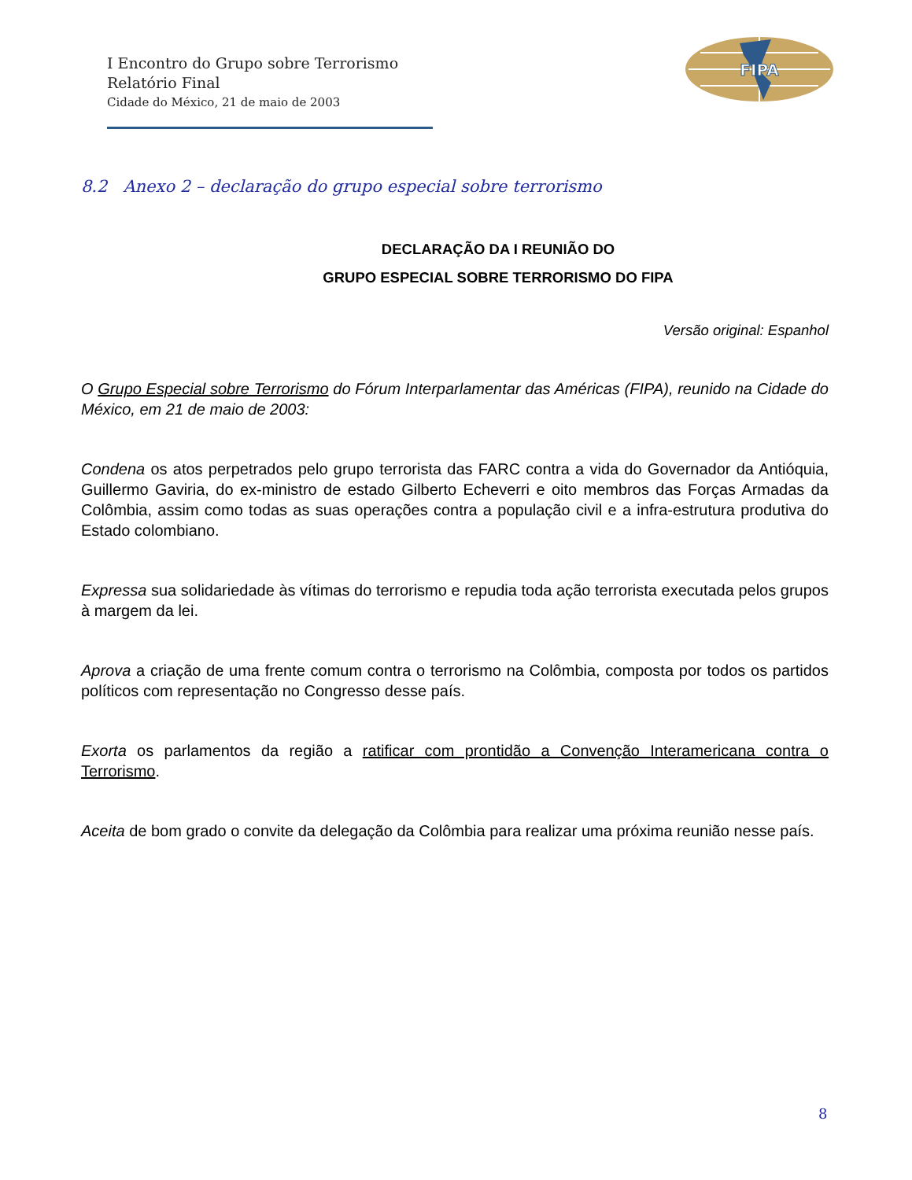I Encontro do Grupo sobre Terrorismo
Relatório Final
Cidade do México, 21 de maio de 2003
FIPA
8.2 Anexo 2 – declaração do grupo especial sobre terrorismo
DECLARAÇÃO DA I REUNIÃO DO
GRUPO ESPECIAL SOBRE TERRORISMO DO FIPA
Versão original: Espanhol
O Grupo Especial sobre Terrorismo do Fórum Interparlamentar das Américas (FIPA), reunido na Cidade do México, em 21 de maio de 2003:
Condena os atos perpetrados pelo grupo terrorista das FARC contra a vida do Governador da Antióquia, Guillermo Gaviria, do ex-ministro de estado Gilberto Echeverri e oito membros das Forças Armadas da Colômbia, assim como todas as suas operações contra a população civil e a infra-estrutura produtiva do Estado colombiano.
Expressa sua solidariedade às vítimas do terrorismo e repudia toda ação terrorista executada pelos grupos à margem da lei.
Aprova a criação de uma frente comum contra o terrorismo na Colômbia, composta por todos os partidos políticos com representação no Congresso desse país.
Exorta os parlamentos da região a ratificar com prontidão a Convenção Interamericana contra o Terrorismo.
Aceita de bom grado o convite da delegação da Colômbia para realizar uma próxima reunião nesse país.
8